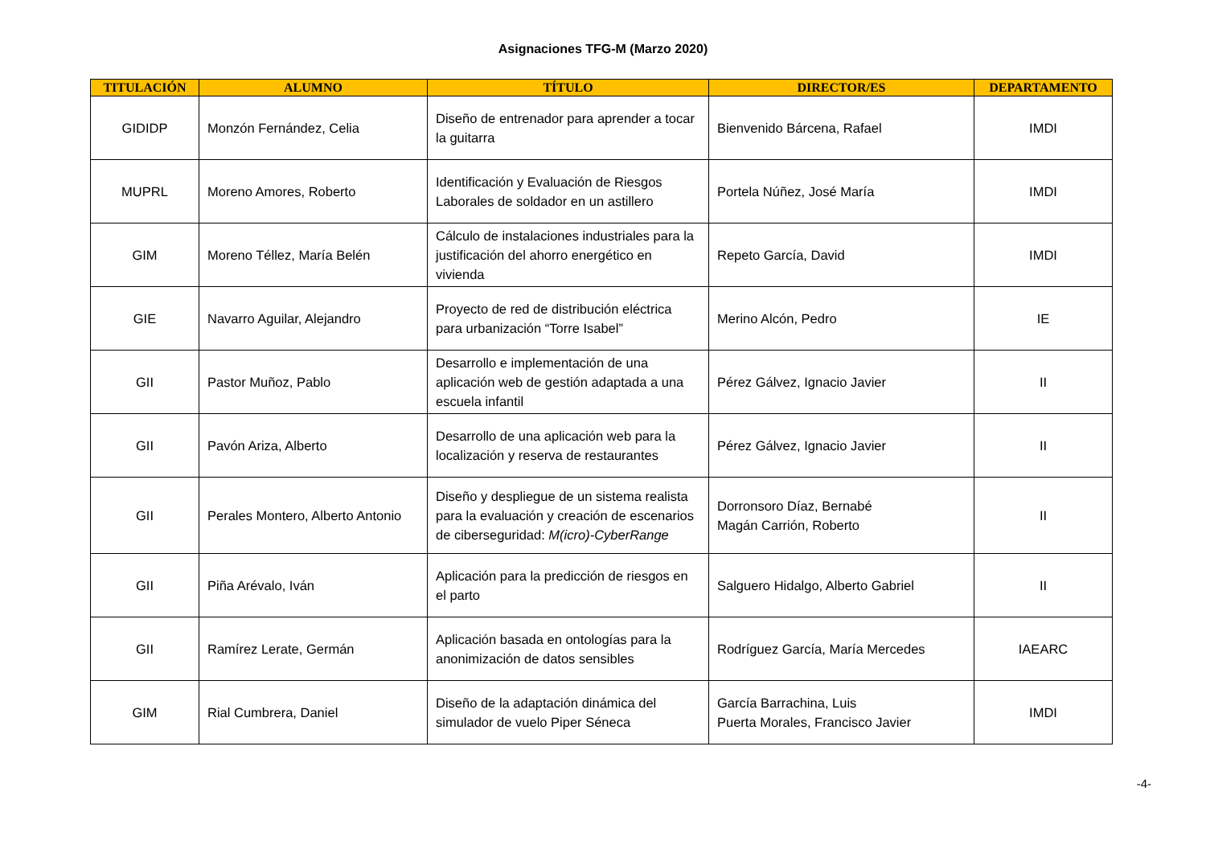Asignaciones TFG-M (Marzo 2020)
| TITULACIÓN | ALUMNO | TÍTULO | DIRECTOR/ES | DEPARTAMENTO |
| --- | --- | --- | --- | --- |
| GIDIDP | Monzón Fernández, Celia | Diseño de entrenador para aprender a tocar la guitarra | Bienvenido Bárcena, Rafael | IMDI |
| MUPRL | Moreno Amores, Roberto | Identificación y Evaluación de Riesgos Laborales de soldador en un astillero | Portela Núñez, José María | IMDI |
| GIM | Moreno Téllez, María Belén | Cálculo de instalaciones industriales para la justificación del ahorro energético en vivienda | Repeto García, David | IMDI |
| GIE | Navarro Aguilar, Alejandro | Proyecto de red de distribución eléctrica para urbanización “Torre Isabel” | Merino Alcón, Pedro | IE |
| GII | Pastor Muñoz, Pablo | Desarrollo e implementación de una aplicación web de gestión adaptada a una escuela infantil | Pérez Gálvez, Ignacio Javier | II |
| GII | Pavón Ariza, Alberto | Desarrollo de una aplicación web para la localización y reserva de restaurantes | Pérez Gálvez, Ignacio Javier | II |
| GII | Perales Montero, Alberto Antonio | Diseño y despliegue de un sistema realista para la evaluación y creación de escenarios de ciberseguridad: M(icro)-CyberRange | Dorronsoro Díaz, Bernabé Magán Carrión, Roberto | II |
| GII | Piña Arévalo, Iván | Aplicación para la predicción de riesgos en el parto | Salguero Hidalgo, Alberto Gabriel | II |
| GII | Ramírez Lerate, Germán | Aplicación basada en ontologías para la anonimización de datos sensibles | Rodríguez García, María Mercedes | IAEARC |
| GIM | Rial Cumbrera, Daniel | Diseño de la adaptación dinámica del simulador de vuelo Piper Séneca | García Barrachina, Luis Puerta Morales, Francisco Javier | IMDI |
-4-